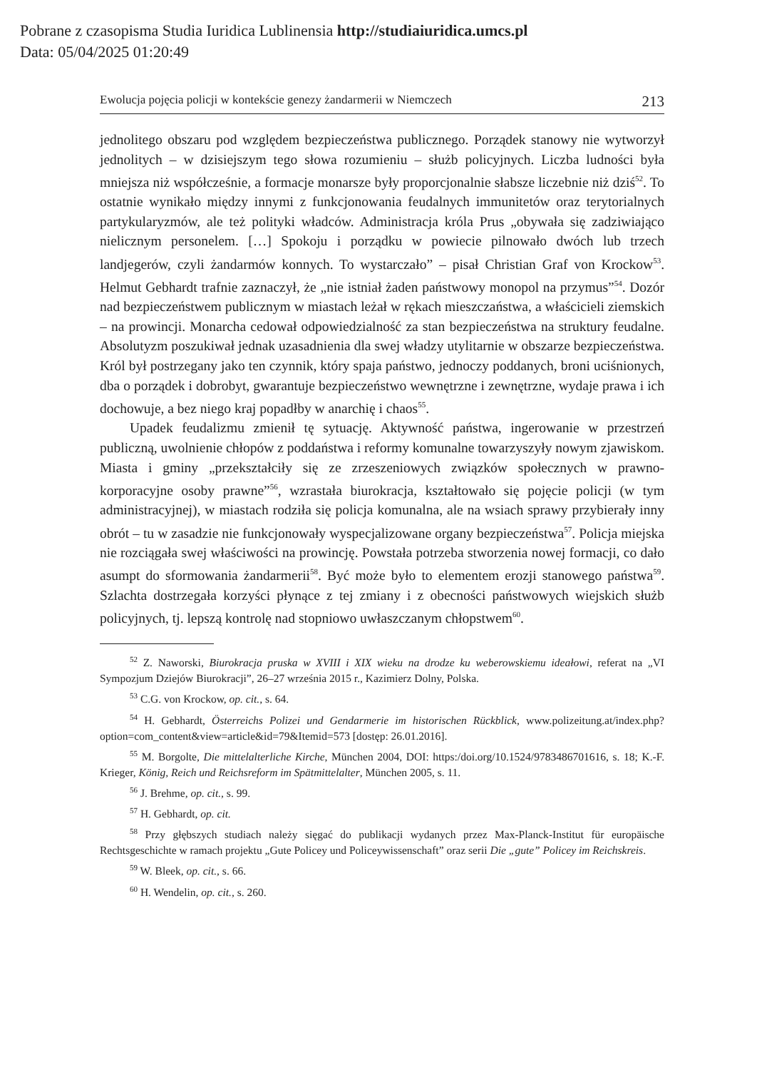Pobrane z czasopisma Studia Iuridica Lublinensia http://studiaiuridica.umcs.pl
Data: 05/04/2025 01:20:49
Ewolucja pojęcia policji w kontekście genezy żandarmerii w Niemczech 213
jednolitego obszaru pod względem bezpieczeństwa publicznego. Porządek stanowy nie wytworzył jednolitych – w dzisiejszym tego słowa rozumieniu – służb policyjnych. Liczba ludności była mniejsza niż współcześnie, a formacje monarsze były proporcjonalnie słabsze liczebnie niż dziś<sup>52</sup>. To ostatnie wynikało między innymi z funkcjonowania feudalnych immunitetów oraz terytorialnych partykularyzmów, ale też polityki władców. Administracja króla Prus „obywała się zadziwiająco nielicznym personelem. […] Spokoju i porządku w powiecie pilnowało dwóch lub trzech landjegerów, czyli żandarmów konnych. To wystarczało” – pisał Christian Graf von Krockow<sup>53</sup>. Helmut Gebhardt trafnie zaznaczył, że „nie istniał żaden państwowy monopol na przymus”<sup>54</sup>. Dozór nad bezpieczeństwem publicznym w miastach leżał w rękach mieszczaństwa, a właścicieli ziemskich – na prowincji. Monarcha cedował odpowiedzialność za stan bezpieczeństwa na struktury feudalne. Absolutyzm poszukiwał jednak uzasadnienia dla swej władzy utylitarnie w obszarze bezpieczeństwa. Król był postrzegany jako ten czynnik, który spaja państwo, jednoczy poddanych, broni uciśnionych, dba o porządek i dobrobyt, gwarantuje bezpieczeństwo wewnętrzne i zewnętrzne, wydaje prawa i ich dochowuje, a bez niego kraj popadłby w anarchię i chaos<sup>55</sup>.
Upadek feudalizmu zmienił tę sytuację. Aktywność państwa, ingerowanie w przestrzeń publiczną, uwolnienie chłopów z poddaństwa i reformy komunalne towarzyszyły nowym zjawiskom. Miasta i gminy „przekształciły się ze zrzeszeniowych związków społecznych w prawno-korporacyjne osoby prawne”<sup>56</sup>, wzrastała biurokracja, kształtowało się pojęcie policji (w tym administracyjnej), w miastach rodziła się policja komunalna, ale na wsiach sprawy przybierały inny obrót – tu w zasadzie nie funkcjonowały wyspecjalizowane organy bezpieczeństwa<sup>57</sup>. Policja miejska nie rozciągała swej właściwości na prowincję. Powstała potrzeba stworzenia nowej formacji, co dało asumpt do sformowania żandarmerii<sup>58</sup>. Być może było to elementem erozji stanowego państwa<sup>59</sup>. Szlachta dostrzegała korzyści płynące z tej zmiany i z obecności państwowych wiejskich służb policyjnych, tj. lepszą kontrolę nad stopniowo uwłaszczanym chłopstwem<sup>60</sup>.
<sup>52</sup> Z. Naworski, Biurokracja pruska w XVIII i XIX wieku na drodze ku weberowskiemu ideałowi, referat na „VI Sympozjum Dziejów Biurokracji”, 26–27 września 2015 r., Kazimierz Dolny, Polska.
<sup>53</sup> C.G. von Krockow, op. cit., s. 64.
<sup>54</sup> H. Gebhardt, Österreichs Polizei und Gendarmerie im historischen Rückblick, www.polizeitung.at/index.php?option=com_content&view=article&id=79&Itemid=573 [dostęp: 26.01.2016].
<sup>55</sup> M. Borgolte, Die mittelalterliche Kirche, München 2004, DOI: https:/doi.org/10.1524/9783486701616, s. 18; K.-F. Krieger, König, Reich und Reichsreform im Spätmittelalter, München 2005, s. 11.
<sup>56</sup> J. Brehme, op. cit., s. 99.
<sup>57</sup> H. Gebhardt, op. cit.
<sup>58</sup> Przy głębszych studiach należy sięgać do publikacji wydanych przez Max-Planck-Institut für europäische Rechtsgeschichte w ramach projektu „Gute Policey und Policeywissenschaft” oraz serii Die „gute” Policey im Reichskreis.
<sup>59</sup> W. Bleek, op. cit., s. 66.
<sup>60</sup> H. Wendelin, op. cit., s. 260.